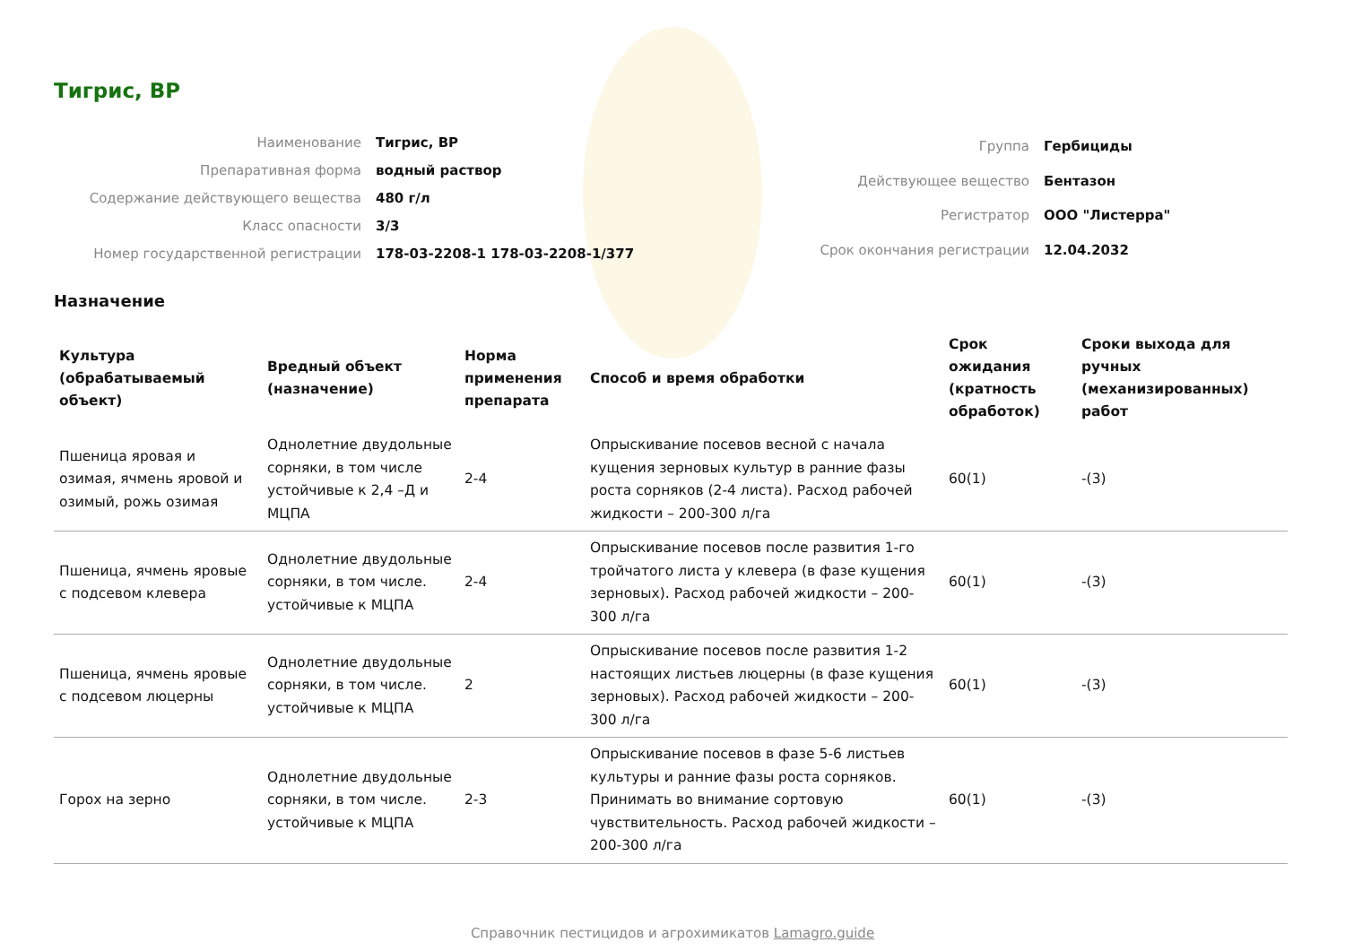Тигрис, ВР
| Наименование | Тигрис, ВР |
| Препаративная форма | водный раствор |
| Содержание действующего вещества | 480 г/л |
| Класс опасности | 3/3 |
| Номер государственной регистрации | 178-03-2208-1 178-03-2208-1/377 |
| Группа | Гербициды |
| Действующее вещество | Бентазон |
| Регистратор | ООО "Листерра" |
| Срок окончания регистрации | 12.04.2032 |
Назначение
| Культура (обрабатываемый объект) | Вредный объект (назначение) | Норма применения препарата | Способ и время обработки | Срок ожидания (кратность обработок) | Сроки выхода для ручных (механизированных) работ |
| --- | --- | --- | --- | --- | --- |
| Пшеница яровая и озимая, ячмень яровой и озимый, рожь озимая | Однолетние двудольные сорняки, в том числе устойчивые к 2,4 –Д и МЦПА | 2-4 | Опрыскивание посевов весной с начала кущения зерновых культур в ранние фазы роста сорняков (2-4 листа). Расход рабочей жидкости – 200-300 л/га | 60(1) | -(3) |
| Пшеница, ячмень яровые с подсевом клевера | Однолетние двудольные сорняки, в том числе. устойчивые к МЦПА | 2-4 | Опрыскивание посевов после развития 1-го тройчатого листа у клевера (в фазе кущения зерновых). Расход рабочей жидкости – 200-300 л/га | 60(1) | -(3) |
| Пшеница, ячмень яровые с подсевом люцерны | Однолетние двудольные сорняки, в том числе. устойчивые к МЦПА | 2 | Опрыскивание посевов после развития 1-2 настоящих листьев люцерны (в фазе кущения зерновых). Расход рабочей жидкости – 200-300 л/га | 60(1) | -(3) |
| Горох на зерно | Однолетние двудольные сорняки, в том числе. устойчивые к МЦПА | 2-3 | Опрыскивание посевов в фазе 5-6 листьев культуры и ранние фазы роста сорняков. Принимать во внимание сортовую чувствительность. Расход рабочей жидкости –200-300 л/га | 60(1) | -(3) |
Справочник пестицидов и агрохимикатов Lamagro.guide